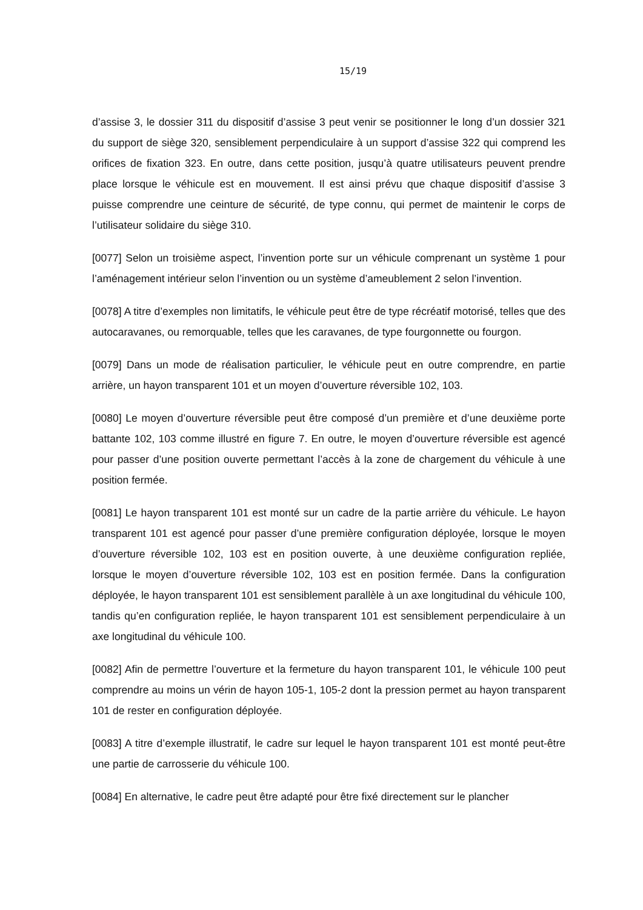15/19
d’assise 3, le dossier 311 du dispositif d’assise 3 peut venir se positionner le long d’un dossier 321 du support de siège 320, sensiblement perpendiculaire à un support d’assise 322 qui comprend les orifices de fixation 323. En outre, dans cette position, jusqu’à quatre utilisateurs peuvent prendre place lorsque le véhicule est en mouvement. Il est ainsi prévu que chaque dispositif d’assise 3 puisse comprendre une ceinture de sécurité, de type connu, qui permet de maintenir le corps de l’utilisateur solidaire du siège 310.
[0077] Selon un troisième aspect, l’invention porte sur un véhicule comprenant un système 1 pour l’aménagement intérieur selon l’invention ou un système d’ameublement 2 selon l’invention.
[0078] A titre d’exemples non limitatifs, le véhicule peut être de type récréatif motorisé, telles que des autocaravanes, ou remorquable, telles que les caravanes, de type fourgonnette ou fourgon.
[0079] Dans un mode de réalisation particulier, le véhicule peut en outre comprendre, en partie arrière, un hayon transparent 101 et un moyen d’ouverture réversible 102, 103.
[0080] Le moyen d’ouverture réversible peut être composé d’un première et d’une deuxième porte battante 102, 103 comme illustré en figure 7. En outre, le moyen d’ouverture réversible est agencé pour passer d’une position ouverte permettant l’accès à la zone de chargement du véhicule à une position fermée.
[0081] Le hayon transparent 101 est monté sur un cadre de la partie arrière du véhicule. Le hayon transparent 101 est agencé pour passer d’une première configuration déployée, lorsque le moyen d’ouverture réversible 102, 103 est en position ouverte, à une deuxième configuration repliée, lorsque le moyen d’ouverture réversible 102, 103 est en position fermée. Dans la configuration déployée, le hayon transparent 101 est sensiblement parallèle à un axe longitudinal du véhicule 100, tandis qu’en configuration repliée, le hayon transparent 101 est sensiblement perpendiculaire à un axe longitudinal du véhicule 100.
[0082] Afin de permettre l’ouverture et la fermeture du hayon transparent 101, le véhicule 100 peut comprendre au moins un vérin de hayon 105-1, 105-2 dont la pression permet au hayon transparent 101 de rester en configuration déployée.
[0083] A titre d’exemple illustratif, le cadre sur lequel le hayon transparent 101 est monté peut-être une partie de carrosserie du véhicule 100.
[0084] En alternative, le cadre peut être adapté pour être fixé directement sur le plancher